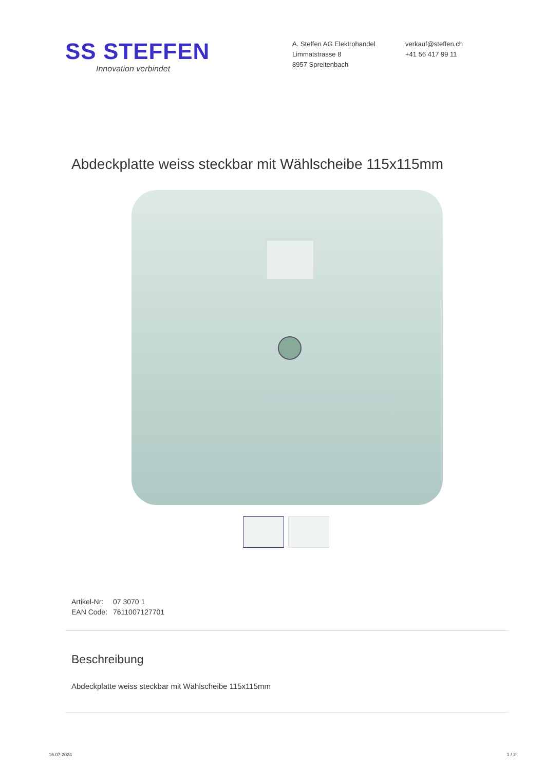SS STEFFEN
Innovation verbindet
A. Steffen AG Elektrohandel
Limmatstrasse 8
8957 Spreitenbach
verkauf@steffen.ch
+41 56 417 99 11
Abdeckplatte weiss steckbar mit Wählscheibe 115x115mm
Artikel-Nr: 07 3070 1
EAN Code: 7611007127701
Beschreibung
Abdeckplatte weiss steckbar mit Wählscheibe 115x115mm
16.07.2024 1 / 2